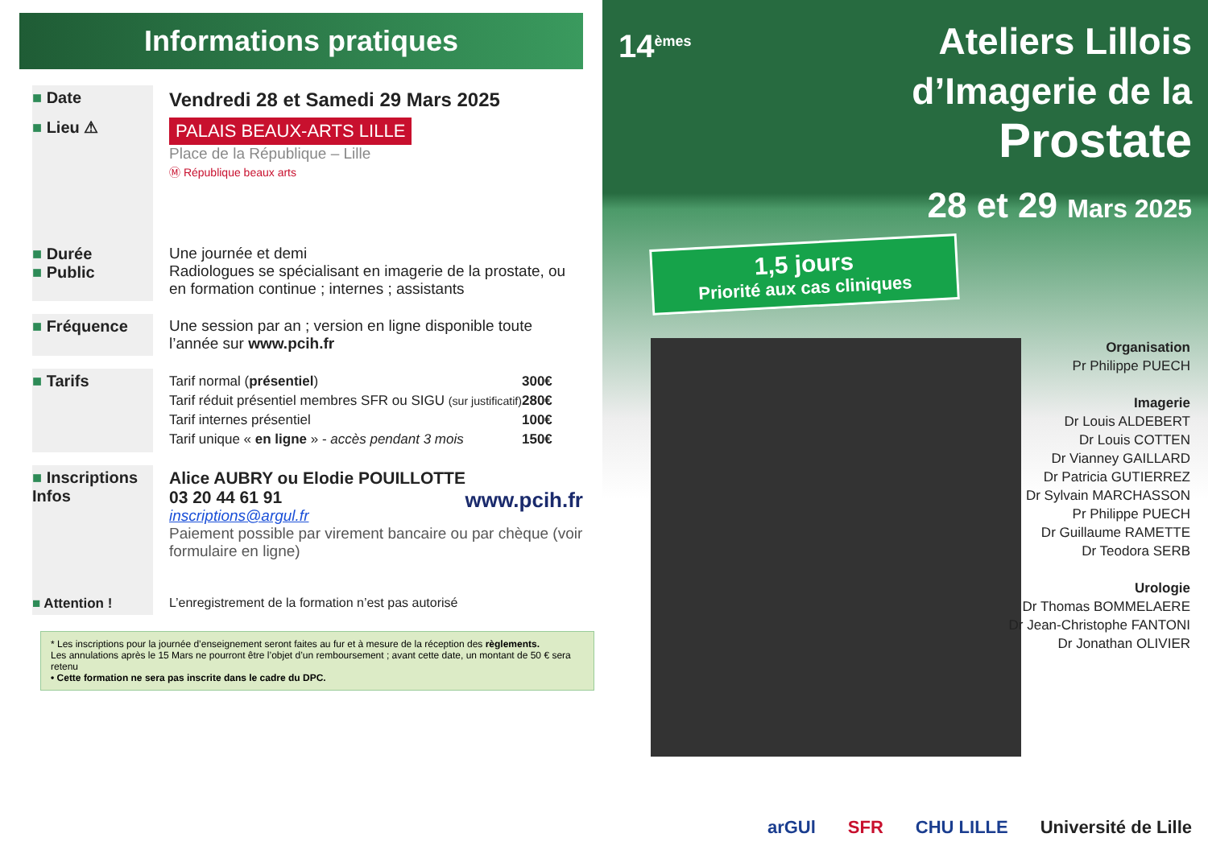Informations pratiques
■ Date
Vendredi 28 et Samedi 29 Mars 2025
■ Lieu ⚠
PALAIS BEAUX-ARTS LILLE
Place de la République – Lille
Ⓜ République beaux arts
■ Durée
■ Public
Une journée et demi
Radiologues se spécialisant en imagerie de la prostate, ou en formation continue ; internes ; assistants
■ Fréquence Une session par an ; version en ligne disponible toute l’année sur www.pcih.fr
■ Tarifs
| Tarif normal ( présentiel ) | 300€ |
| Tarif réduit présentiel membres SFR ou SIGU (sur justificatif) | 280€ |
| Tarif internes présentiel | 100€ |
| Tarif unique « en ligne » - accès pendant 3 mois | 150€ |
■ Inscriptions
Infos
Alice AUBRY ou Elodie POUILLOTTE
03 20 44 61 91 www.pcih.fr
inscriptions@argul.fr
Paiement possible par virement bancaire ou par chèque (voir formulaire en ligne)
■ Attention ! L’enregistrement de la formation n’est pas autorisé
* Les inscriptions pour la journée d’enseignement seront faites au fur et à mesure de la réception des règlements.
Les annulations après le 15 Mars ne pourront être l’objet d’un remboursement ; avant cette date, un montant de 50 € sera retenu
• Cette formation ne sera pas inscrite dans le cadre du DPC.
14<sup>èmes</sup> Ateliers Lillois
d’Imagerie de la
Prostate
28 et 29 Mars 2025
1,5 jours
Priorité aux cas cliniques
Organisation
Pr Philippe PUECH
Imagerie
Dr Louis ALDEBERT
Dr Louis COTTEN
Dr Vianney GAILLARD
Dr Patricia GUTIERREZ
Dr Sylvain MARCHASSON
Pr Philippe PUECH
Dr Guillaume RAMETTE
Dr Teodora SERB
Urologie
Dr Thomas BOMMELAERE
Dr Jean-Christophe FANTONI
Dr Jonathan OLIVIER
arGUl SFR CHU LILLE Université de Lille